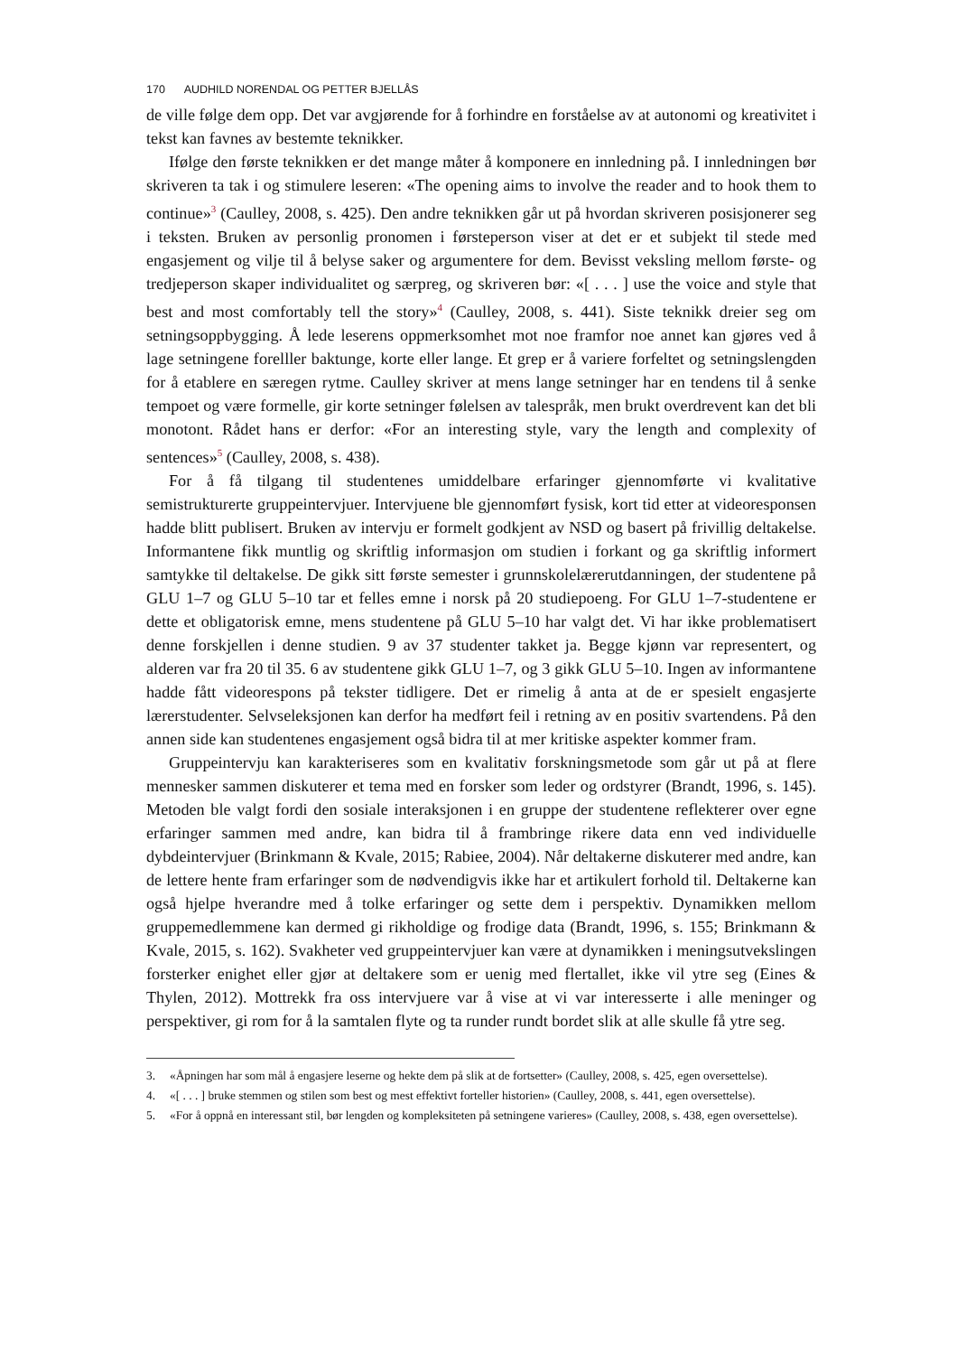170 AUDHILD NORENDAL OG PETTER BJELLÅS
de ville følge dem opp. Det var avgjørende for å forhindre en forståelse av at autonomi og kreativitet i tekst kan favnes av bestemte teknikker.
Ifølge den første teknikken er det mange måter å komponere en innledning på. I innledningen bør skriveren ta tak i og stimulere leseren: «The opening aims to involve the reader and to hook them to continue»<sup>3</sup> (Caulley, 2008, s. 425). Den andre teknikken går ut på hvordan skriveren posisjonerer seg i teksten. Bruken av personlig pronomen i førsteperson viser at det er et subjekt til stede med engasjement og vilje til å belyse saker og argumentere for dem. Bevisst veksling mellom første- og tredjeperson skaper individualitet og særpreg, og skriveren bør: «[ . . . ] use the voice and style that best and most comfortably tell the story»<sup>4</sup> (Caulley, 2008, s. 441). Siste teknikk dreier seg om setningsoppbygging. Å lede leserens oppmerksomhet mot noe framfor noe annet kan gjøres ved å lage setningene forelller baktunge, korte eller lange. Et grep er å variere forfeltet og setningslengden for å etablere en særegen rytme. Caulley skriver at mens lange setninger har en tendens til å senke tempoet og være formelle, gir korte setninger følelsen av talespråk, men brukt overdrevent kan det bli monotont. Rådet hans er derfor: «For an interesting style, vary the length and complexity of sentences»<sup>5</sup> (Caulley, 2008, s. 438).
For å få tilgang til studentenes umiddelbare erfaringer gjennomførte vi kvalitative semistrukturerte gruppeintervjuer. Intervjuene ble gjennomført fysisk, kort tid etter at videoresponsen hadde blitt publisert. Bruken av intervju er formelt godkjent av NSD og basert på frivillig deltakelse. Informantene fikk muntlig og skriftlig informasjon om studien i forkant og ga skriftlig informert samtykke til deltakelse. De gikk sitt første semester i grunnskolelærerutdanningen, der studentene på GLU 1–7 og GLU 5–10 tar et felles emne i norsk på 20 studiepoeng. For GLU 1–7-studentene er dette et obligatorisk emne, mens studentene på GLU 5–10 har valgt det. Vi har ikke problematisert denne forskjellen i denne studien. 9 av 37 studenter takket ja. Begge kjønn var representert, og alderen var fra 20 til 35. 6 av studentene gikk GLU 1–7, og 3 gikk GLU 5–10. Ingen av informantene hadde fått videorespons på tekster tidligere. Det er rimelig å anta at de er spesielt engasjerte lærerstudenter. Selvseleksjonen kan derfor ha medført feil i retning av en positiv svartendens. På den annen side kan studentenes engasjement også bidra til at mer kritiske aspekter kommer fram.
Gruppeintervju kan karakteriseres som en kvalitativ forskningsmetode som går ut på at flere mennesker sammen diskuterer et tema med en forsker som leder og ordstyrer (Brandt, 1996, s. 145). Metoden ble valgt fordi den sosiale interaksjonen i en gruppe der studentene reflekterer over egne erfaringer sammen med andre, kan bidra til å frambringe rikere data enn ved individuelle dybdeintervjuer (Brinkmann & Kvale, 2015; Rabiee, 2004). Når deltakerne diskuterer med andre, kan de lettere hente fram erfaringer som de nødvendigvis ikke har et artikulert forhold til. Deltakerne kan også hjelpe hverandre med å tolke erfaringer og sette dem i perspektiv. Dynamikken mellom gruppemedlemmene kan dermed gi rikholdige og frodige data (Brandt, 1996, s. 155; Brinkmann & Kvale, 2015, s. 162). Svakheter ved gruppeintervjuer kan være at dynamikken i meningsutvekslingen forsterker enighet eller gjør at deltakere som er uenig med flertallet, ikke vil ytre seg (Eines & Thylen, 2012). Mottrekk fra oss intervjuere var å vise at vi var interesserte i alle meninger og perspektiver, gi rom for å la samtalen flyte og ta runder rundt bordet slik at alle skulle få ytre seg.
3. «Åpningen har som mål å engasjere leserne og hekte dem på slik at de fortsetter» (Caulley, 2008, s. 425, egen oversettelse).
4. «[ . . . ] bruke stemmen og stilen som best og mest effektivt forteller historien» (Caulley, 2008, s. 441, egen oversettelse).
5. «For å oppnå en interessant stil, bør lengden og kompleksiteten på setningene varieres» (Caulley, 2008, s. 438, egen oversettelse).